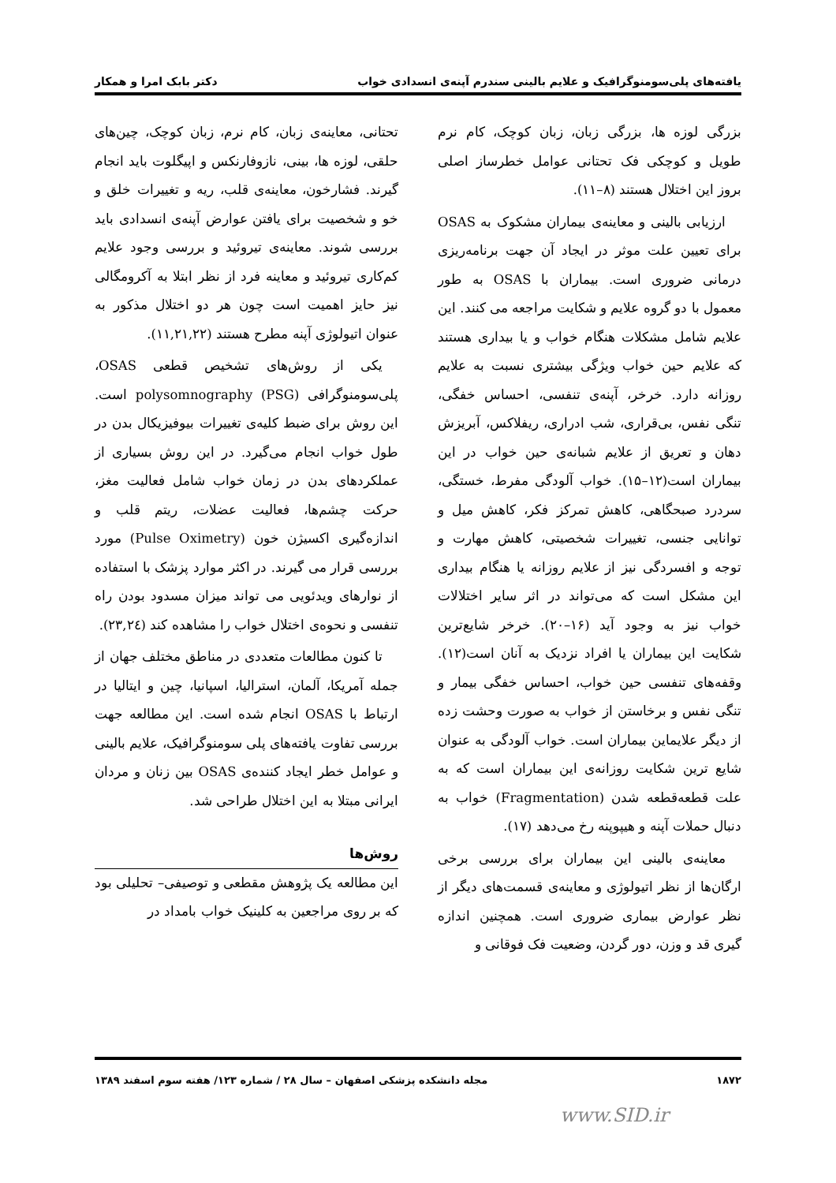یافته‌های پلی‌سومنوگرافیک و علایم بالینی سندرم آپنه‌ی انسدادی خواب دکتر بابک امرا و همکار
بزرگی لوزه ها، بزرگی زبان، زبان کوچک، کام نرم طویل و کوچکی فک تحتانی عوامل خطرساز اصلی بروز این اختلال هستند (۸–۱۱).
ارزیابی بالینی و معاینه‌ی بیماران مشکوک به OSAS برای تعیین علت موثر در ایجاد آن جهت برنامه‌ریزی درمانی ضروری است. بیماران با OSAS به طور معمول با دو گروه علایم و شکایت مراجعه می کنند. این علایم شامل مشکلات هنگام خواب و یا بیداری هستند که علایم حین خواب ویژگی بیشتری نسبت به علایم روزانه دارد. خرخر، آپنه‌ی تنفسی، احساس خفگی، تنگی نفس، بی‌قراری، شب ادراری، ریفلاکس، آبریزش دهان و تعریق از علایم شبانه‌ی حین خواب در این بیماران است(۱۲–۱۵). خواب آلودگی مفرط، خستگی، سردرد صبحگاهی، کاهش تمرکز فکر، کاهش میل و توانایی جنسی، تغییرات شخصیتی، کاهش مهارت و توجه و افسردگی نیز از علایم روزانه یا هنگام بیداری این مشکل است که می‌تواند در اثر سایر اختلالات خواب نیز به وجود آید (۱۶–۲۰). خرخر شایع‌ترین شکایت این بیماران یا افراد نزدیک به آنان است(۱۲). وقفه‌های تنفسی حین خواب، احساس خفگی بیمار و تنگی نفس و برخاستن از خواب به صورت وحشت زده از دیگر علایماین بیماران است. خواب آلودگی به عنوان شایع ترین شکایت روزانه‌ی این بیماران است که به علت قطعه‌قطعه شدن (Fragmentation) خواب به دنبال حملات آپنه و هیپوپنه رخ می‌دهد (۱۷).
معاینه‌ی بالینی این بیماران برای بررسی برخی ارگان‌ها از نظر اتیولوژی و معاینه‌ی قسمت‌های دیگر از نظر عوارض بیماری ضروری است. همچنین اندازه گیری قد و وزن، دور گردن، وضعیت فک فوقانی و
تحتانی، معاینه‌ی زبان، کام نرم، زبان کوچک، چین‌های حلقی، لوزه ها، بینی، نازوفارنکس و اپیگلوت باید انجام گیرند. فشارخون، معاینه‌ی قلب، ریه و تغییرات خلق و خو و شخصیت برای یافتن عوارض آپنه‌ی انسدادی باید بررسی شوند. معاینه‌ی تیروئید و بررسی وجود علایم کم‌کاری تیروئید و معاینه فرد از نظر ابتلا به آکرومگالی نیز حایز اهمیت است چون هر دو اختلال مذکور به عنوان اتیولوژی آپنه مطرح هستند (۱۱,۲۱,۲۲).
یکی از روش‌های تشخیص قطعی OSAS، پلی‌سومنوگرافی polysomnography (PSG) است. این روش برای ضبط کلیه‌ی تغییرات بیوفیزیکال بدن در طول خواب انجام می‌گیرد. در این روش بسیاری از عملکردهای بدن در زمان خواب شامل فعالیت مغز، حرکت چشم‌ها، فعالیت عضلات، ریتم قلب و اندازه‌گیری اکسیژن خون (Pulse Oximetry) مورد بررسی قرار می گیرند. در اکثر موارد پزشک با استفاده از نوارهای ویدئویی می تواند میزان مسدود بودن راه تنفسی و نحوه‌ی اختلال خواب را مشاهده کند (۲۳,۲٤).
تا کنون مطالعات متعددی در مناطق مختلف جهان از جمله آمریکا، آلمان، استرالیا، اسپانیا، چین و ایتالیا در ارتباط با OSAS انجام شده است. این مطالعه جهت بررسی تفاوت یافته‌های پلی سومنوگرافیک، علایم بالینی و عوامل خطر ایجاد کننده‌ی OSAS بین زنان و مردان ایرانی مبتلا به این اختلال طراحی شد.
روش‌ها
این مطالعه یک پژوهش مقطعی و توصیفی– تحلیلی بود که بر روی مراجعین به کلینیک خواب بامداد در
۱۸۷۲ مجله دانشکده پزشکی اصفهان – سال ۲۸ / شماره ۱۲۳/ هفته سوم اسفند ۱۳۸۹
www.SID.ir